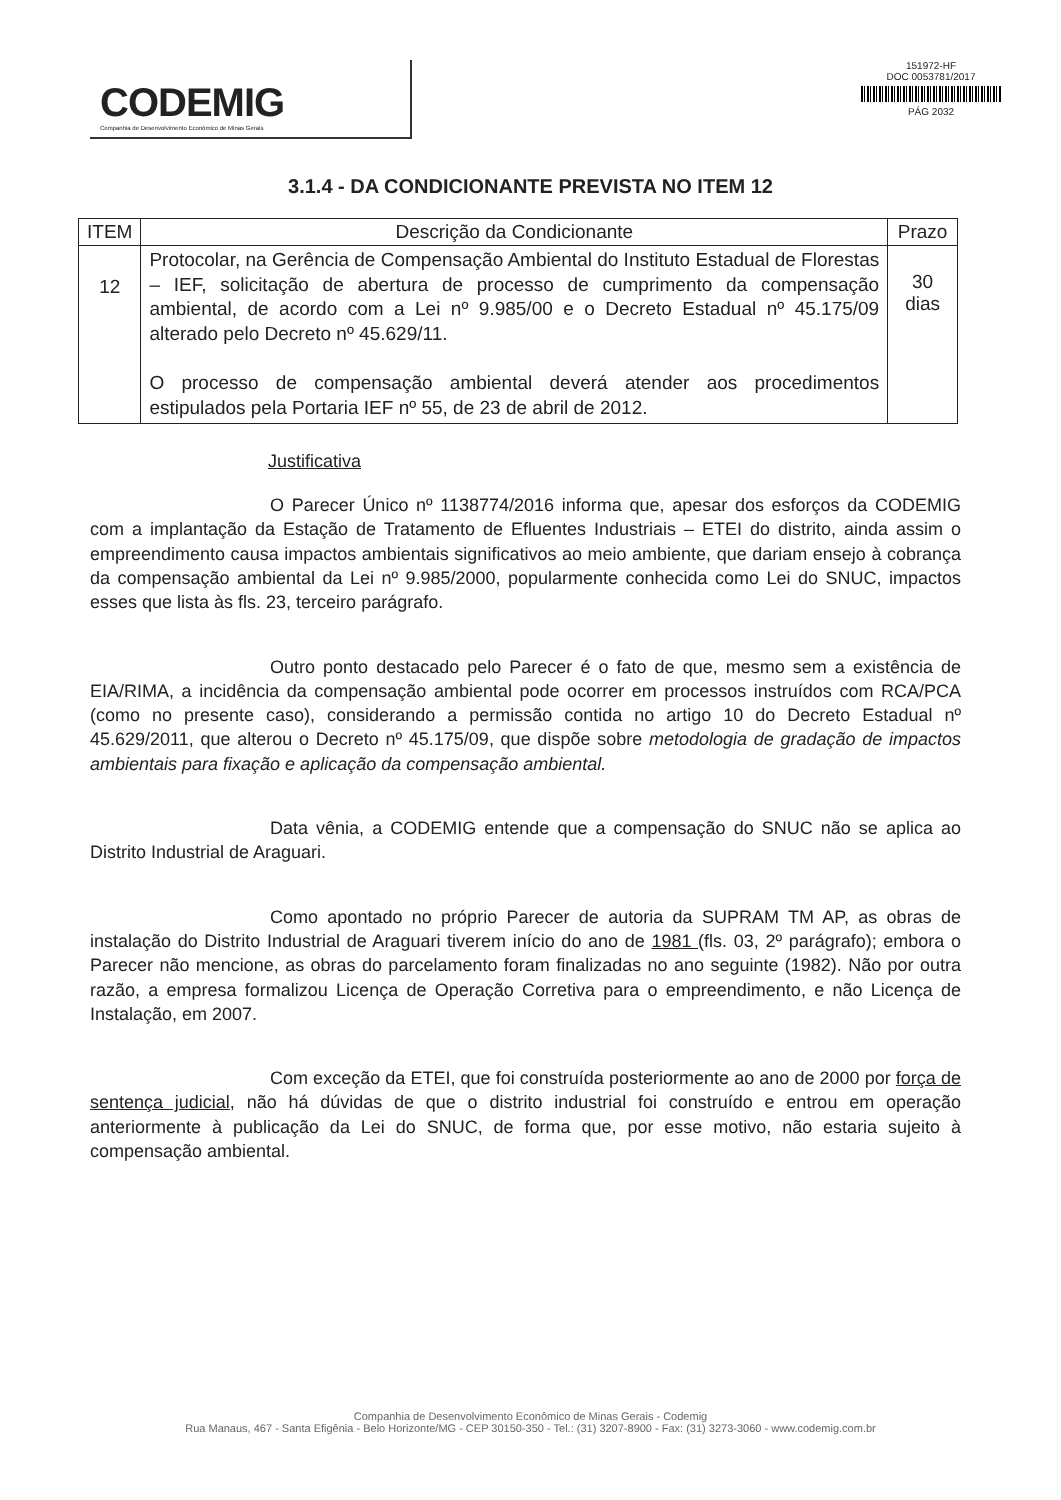CODEMIG
Companhia de Desenvolvimento Econômico de Minas Gerais
151972-HF
DOC 0053781/2017
PÁG 2032
3.1.4 - DA CONDICIONANTE PREVISTA NO ITEM 12
| ITEM | Descrição da Condicionante | Prazo |
| --- | --- | --- |
| 12 | Protocolar, na Gerência de Compensação Ambiental do Instituto Estadual de Florestas – IEF, solicitação de abertura de processo de cumprimento da compensação ambiental, de acordo com a Lei nº 9.985/00 e o Decreto Estadual nº 45.175/09 alterado pelo Decreto nº 45.629/11. O processo de compensação ambiental deverá atender aos procedimentos estipulados pela Portaria IEF nº 55, de 23 de abril de 2012. | 30 dias |
Justificativa
O Parecer Único nº 1138774/2016 informa que, apesar dos esforços da CODEMIG com a implantação da Estação de Tratamento de Efluentes Industriais – ETEI do distrito, ainda assim o empreendimento causa impactos ambientais significativos ao meio ambiente, que dariam ensejo à cobrança da compensação ambiental da Lei nº 9.985/2000, popularmente conhecida como Lei do SNUC, impactos esses que lista às fls. 23, terceiro parágrafo.
Outro ponto destacado pelo Parecer é o fato de que, mesmo sem a existência de EIA/RIMA, a incidência da compensação ambiental pode ocorrer em processos instruídos com RCA/PCA (como no presente caso), considerando a permissão contida no artigo 10 do Decreto Estadual nº 45.629/2011, que alterou o Decreto nº 45.175/09, que dispõe sobre metodologia de gradação de impactos ambientais para fixação e aplicação da compensação ambiental.
Data vênia, a CODEMIG entende que a compensação do SNUC não se aplica ao Distrito Industrial de Araguari.
Como apontado no próprio Parecer de autoria da SUPRAM TM AP, as obras de instalação do Distrito Industrial de Araguari tiverem início do ano de 1981 (fls. 03, 2º parágrafo); embora o Parecer não mencione, as obras do parcelamento foram finalizadas no ano seguinte (1982). Não por outra razão, a empresa formalizou Licença de Operação Corretiva para o empreendimento, e não Licença de Instalação, em 2007.
Com exceção da ETEI, que foi construída posteriormente ao ano de 2000 por força de sentença judicial, não há dúvidas de que o distrito industrial foi construído e entrou em operação anteriormente à publicação da Lei do SNUC, de forma que, por esse motivo, não estaria sujeito à compensação ambiental.
Companhia de Desenvolvimento Econômico de Minas Gerais - Codemig
Rua Manaus, 467 - Santa Efigênia - Belo Horizonte/MG - CEP 30150-350 - Tel.: (31) 3207-8900 - Fax: (31) 3273-3060 - www.codemig.com.br